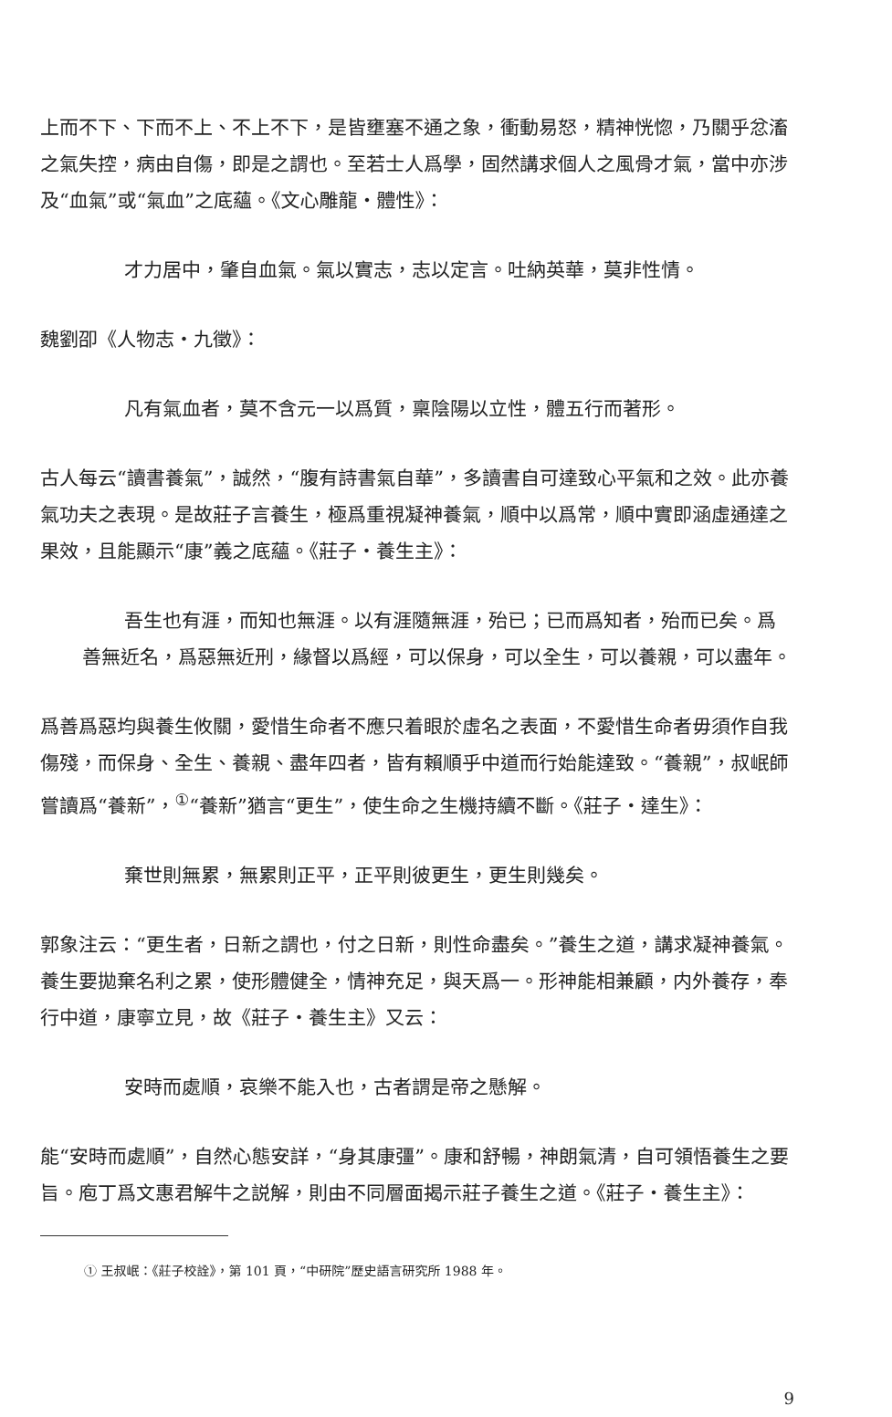上而不下、下而不上、不上不下，是皆壅塞不通之象，衝動易怒，精神恍惚，乃關乎忿滀之氣失控，病由自傷，即是之謂也。至若士人爲學，固然講求個人之風骨才氣，當中亦涉及“血氣”或“氣血”之底蘊。《文心雕龍・體性》：
才力居中，肇自血氣。氣以實志，志以定言。吐納英華，莫非性情。
魏劉卲《人物志・九徵》：
凡有氣血者，莫不含元一以爲質，稟陰陽以立性，體五行而著形。
古人每云“讀書養氣”，誠然，“腹有詩書氣自華”，多讀書自可達致心平氣和之效。此亦養氣功夫之表現。是故莊子言養生，極爲重視凝神養氣，順中以爲常，順中實即涵虛通達之果效，且能顯示“康”義之底蘊。《莊子・養生主》：
吾生也有涯，而知也無涯。以有涯隨無涯，殆已；已而爲知者，殆而已矣。爲善無近名，爲惡無近刑，緣督以爲經，可以保身，可以全生，可以養親，可以盡年。
爲善爲惡均與養生攸關，愛惜生命者不應只着眼於虛名之表面，不愛惜生命者毋須作自我傷殘，而保身、全生、養親、盡年四者，皆有賴順乎中道而行始能達致。“養親”，叔岷師嘗讀爲“養新”，<sup>①</sup>“養新”猶言“更生”，使生命之生機持續不斷。《莊子・達生》：
棄世則無累，無累則正平，正平則彼更生，更生則幾矣。
郭象注云：“更生者，日新之謂也，付之日新，則性命盡矣。”養生之道，講求凝神養氣。養生要拋棄名利之累，使形體健全，情神充足，與天爲一。形神能相兼顧，内外養存，奉行中道，康寧立見，故《莊子・養生主》又云：
安時而處順，哀樂不能入也，古者謂是帝之懸解。
能“安時而處順”，自然心態安詳，“身其康彊”。康和舒暢，神朗氣清，自可領悟養生之要旨。庖丁爲文惠君解牛之説解，則由不同層面揭示莊子養生之道。《莊子・養生主》：
① 王叔岷：《莊子校詮》，第 101 頁，“中研院”歷史語言研究所 1988 年。
9